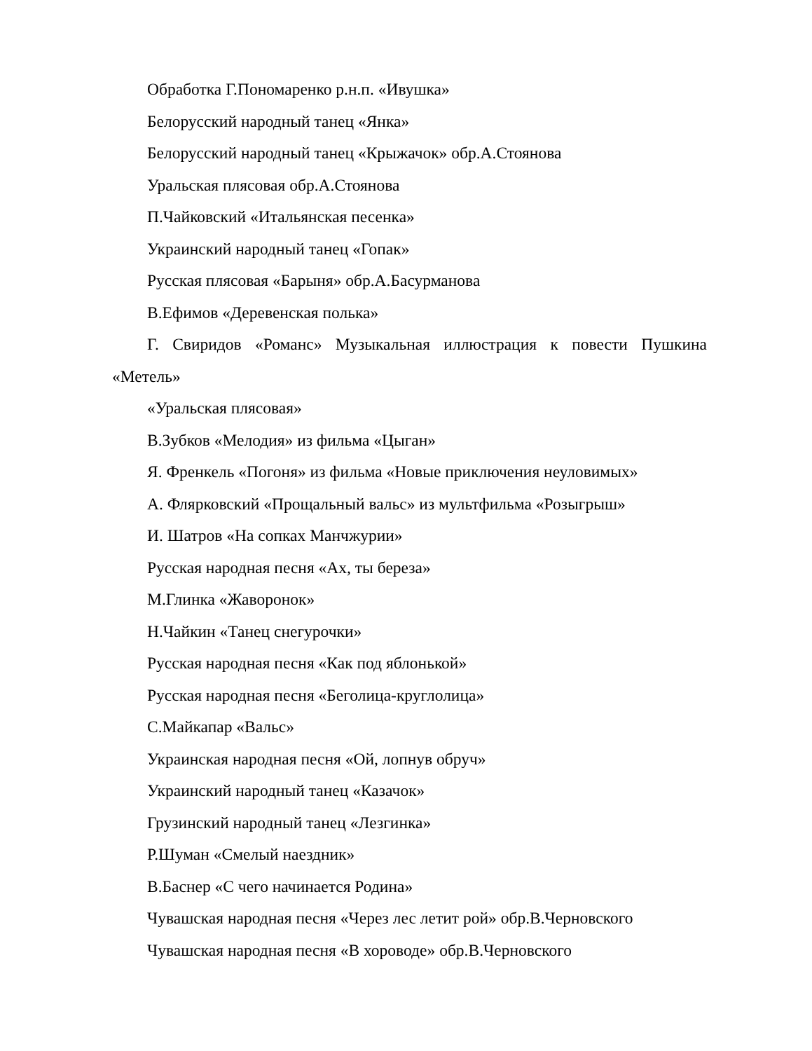Обработка Г.Пономаренко р.н.п. «Ивушка»
Белорусский народный танец «Янка»
Белорусский народный танец «Крыжачок» обр.А.Стоянова
Уральская плясовая обр.А.Стоянова
П.Чайковский «Итальянская песенка»
Украинский народный танец «Гопак»
Русская плясовая «Барыня» обр.А.Басурманова
В.Ефимов «Деревенская полька»
Г. Свиридов «Романс» Музыкальная иллюстрация к повести Пушкина «Метель»
«Уральская плясовая»
В.Зубков «Мелодия» из фильма «Цыган»
Я. Френкель «Погоня» из фильма «Новые приключения неуловимых»
А. Флярковский «Прощальный вальс» из мультфильма «Розыгрыш»
И. Шатров «На сопках Манчжурии»
Русская народная песня «Ах, ты береза»
М.Глинка «Жаворонок»
Н.Чайкин «Танец снегурочки»
Русская народная песня «Как под яблонькой»
Русская народная песня «Беголица-круглолица»
С.Майкапар «Вальс»
Украинская народная песня «Ой, лопнув обруч»
Украинский народный танец «Казачок»
Грузинский народный танец «Лезгинка»
Р.Шуман «Смелый наездник»
В.Баснер «С чего начинается Родина»
Чувашская народная песня «Через лес летит рой» обр.В.Черновского
Чувашская народная песня «В хороводе» обр.В.Черновского